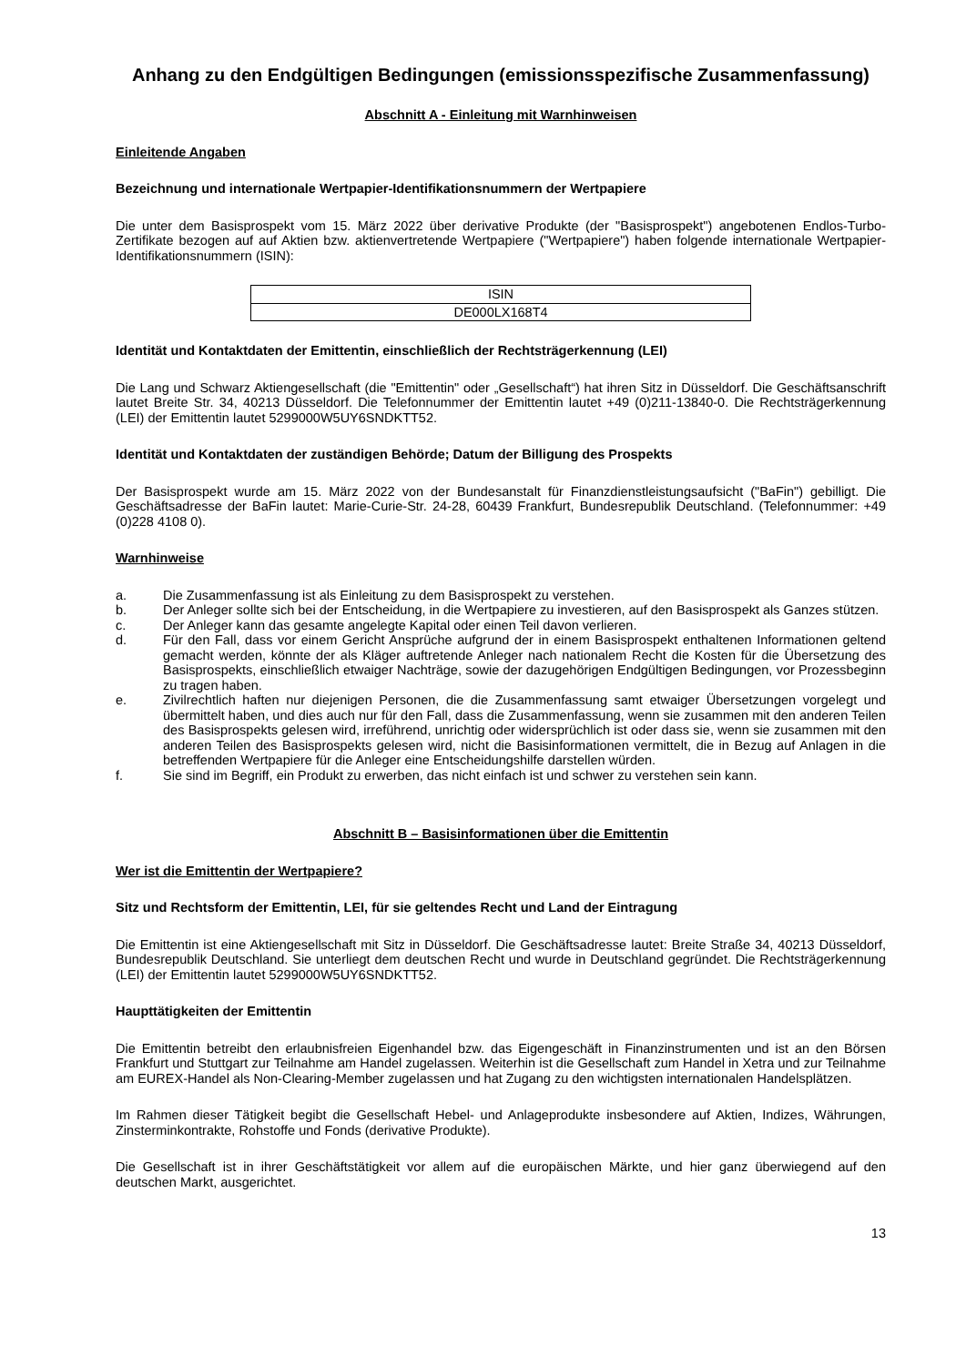Anhang zu den Endgültigen Bedingungen (emissionsspezifische Zusammenfassung)
Abschnitt A - Einleitung mit Warnhinweisen
Einleitende Angaben
Bezeichnung und internationale Wertpapier-Identifikationsnummern der Wertpapiere
Die unter dem Basisprospekt vom 15. März 2022 über derivative Produkte (der "Basisprospekt") angebotenen Endlos-Turbo-Zertifikate bezogen auf auf Aktien bzw. aktienvertretende Wertpapiere ("Wertpapiere") haben folgende internationale Wertpapier-Identifikationsnummern (ISIN):
| ISIN |
| DE000LX168T4 |
Identität und Kontaktdaten der Emittentin, einschließlich der Rechtsträgerkennung (LEI)
Die Lang und Schwarz Aktiengesellschaft (die "Emittentin" oder „Gesellschaft“) hat ihren Sitz in Düsseldorf. Die Geschäftsanschrift lautet Breite Str. 34, 40213 Düsseldorf. Die Telefonnummer der Emittentin lautet +49 (0)211-13840-0. Die Rechtsträgerkennung (LEI) der Emittentin lautet 5299000W5UY6SNDKTT52.
Identität und Kontaktdaten der zuständigen Behörde; Datum der Billigung des Prospekts
Der Basisprospekt wurde am 15. März 2022 von der Bundesanstalt für Finanzdienstleistungsaufsicht ("BaFin") gebilligt. Die Geschäftsadresse der BaFin lautet: Marie-Curie-Str. 24-28, 60439 Frankfurt, Bundesrepublik Deutschland. (Telefonnummer: +49 (0)228 4108 0).
Warnhinweise
a. Die Zusammenfassung ist als Einleitung zu dem Basisprospekt zu verstehen.
b. Der Anleger sollte sich bei der Entscheidung, in die Wertpapiere zu investieren, auf den Basisprospekt als Ganzes stützen.
c. Der Anleger kann das gesamte angelegte Kapital oder einen Teil davon verlieren.
d. Für den Fall, dass vor einem Gericht Ansprüche aufgrund der in einem Basisprospekt enthaltenen Informationen geltend gemacht werden, könnte der als Kläger auftretende Anleger nach nationalem Recht die Kosten für die Übersetzung des Basisprospekts, einschließlich etwaiger Nachträge, sowie der dazugehörigen Endgültigen Bedingungen, vor Prozessbeginn zu tragen haben.
e. Zivilrechtlich haften nur diejenigen Personen, die die Zusammenfassung samt etwaiger Übersetzungen vorgelegt und übermittelt haben, und dies auch nur für den Fall, dass die Zusammenfassung, wenn sie zusammen mit den anderen Teilen des Basisprospekts gelesen wird, irreführend, unrichtig oder widersprüchlich ist oder dass sie, wenn sie zusammen mit den anderen Teilen des Basisprospekts gelesen wird, nicht die Basisinformationen vermittelt, die in Bezug auf Anlagen in die betreffenden Wertpapiere für die Anleger eine Entscheidungshilfe darstellen würden.
f. Sie sind im Begriff, ein Produkt zu erwerben, das nicht einfach ist und schwer zu verstehen sein kann.
Abschnitt B – Basisinformationen über die Emittentin
Wer ist die Emittentin der Wertpapiere?
Sitz und Rechtsform der Emittentin, LEI, für sie geltendes Recht und Land der Eintragung
Die Emittentin ist eine Aktiengesellschaft mit Sitz in Düsseldorf. Die Geschäftsadresse lautet: Breite Straße 34, 40213 Düsseldorf, Bundesrepublik Deutschland. Sie unterliegt dem deutschen Recht und wurde in Deutschland gegründet. Die Rechtsträgerkennung (LEI) der Emittentin lautet 5299000W5UY6SNDKTT52.
Haupttätigkeiten der Emittentin
Die Emittentin betreibt den erlaubnisfreien Eigenhandel bzw. das Eigengeschäft in Finanzinstrumenten und ist an den Börsen Frankfurt und Stuttgart zur Teilnahme am Handel zugelassen. Weiterhin ist die Gesellschaft zum Handel in Xetra und zur Teilnahme am EUREX-Handel als Non-Clearing-Member zugelassen und hat Zugang zu den wichtigsten internationalen Handelsplätzen.
Im Rahmen dieser Tätigkeit begibt die Gesellschaft Hebel- und Anlageprodukte insbesondere auf Aktien, Indizes, Währungen, Zinsterminkontrakte, Rohstoffe und Fonds (derivative Produkte).
Die Gesellschaft ist in ihrer Geschäftstätigkeit vor allem auf die europäischen Märkte, und hier ganz überwiegend auf den deutschen Markt, ausgerichtet.
13